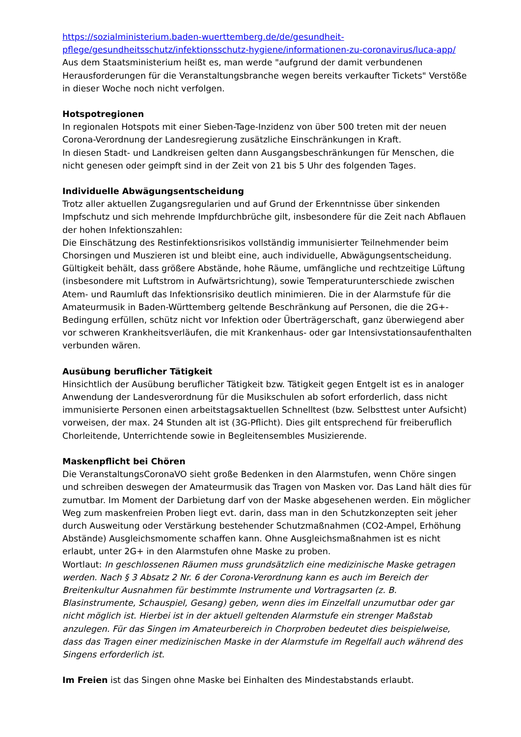https://sozialministerium.baden-wuerttemberg.de/de/gesundheit-pflege/gesundheitsschutz/infektionsschutz-hygiene/informationen-zu-coronavirus/luca-app/
Aus dem Staatsministerium heißt es, man werde "aufgrund der damit verbundenen Herausforderungen für die Veranstaltungsbranche wegen bereits verkaufter Tickets" Verstöße in dieser Woche noch nicht verfolgen.
Hotspotregionen
In regionalen Hotspots mit einer Sieben-Tage-Inzidenz von über 500 treten mit der neuen Corona-Verordnung der Landesregierung zusätzliche Einschränkungen in Kraft.
In diesen Stadt- und Landkreisen gelten dann Ausgangsbeschränkungen für Menschen, die nicht genesen oder geimpft sind in der Zeit von 21 bis 5 Uhr des folgenden Tages.
Individuelle Abwägungsentscheidung
Trotz aller aktuellen Zugangsregularien und auf Grund der Erkenntnisse über sinkenden Impfschutz und sich mehrende Impfdurchbrüche gilt, insbesondere für die Zeit nach Abflauen der hohen Infektionszahlen:
Die Einschätzung des Restinfektionsrisikos vollständig immunisierter Teilnehmender beim Chorsingen und Muszieren ist und bleibt eine, auch individuelle, Abwägungsentscheidung. Gültigkeit behält, dass größere Abstände, hohe Räume, umfängliche und rechtzeitige Lüftung (insbesondere mit Luftstrom in Aufwärtsrichtung), sowie Temperaturunterschiede zwischen Atem- und Raumluft das Infektionsrisiko deutlich minimieren. Die in der Alarmstufe für die Amateurmusik in Baden-Württemberg geltende Beschränkung auf Personen, die die 2G+-Bedingung erfüllen, schütz nicht vor Infektion oder Überträgerschaft, ganz überwiegend aber vor schweren Krankheitsverläufen, die mit Krankenhaus- oder gar Intensivstationsaufenthalten verbunden wären.
Ausübung beruflicher Tätigkeit
Hinsichtlich der Ausübung beruflicher Tätigkeit bzw. Tätigkeit gegen Entgelt ist es in analoger Anwendung der Landesverordnung für die Musikschulen ab sofort erforderlich, dass nicht immunisierte Personen einen arbeitstagsaktuellen Schnelltest (bzw. Selbsttest unter Aufsicht) vorweisen, der max. 24 Stunden alt ist (3G-Pflicht). Dies gilt entsprechend für freiberuflich Chorleitende, Unterrichtende sowie in Begleitensembles Musizierende.
Maskenpflicht bei Chören
Die VeranstaltungsCoronaVO sieht große Bedenken in den Alarmstufen, wenn Chöre singen und schreiben deswegen der Amateurmusik das Tragen von Masken vor. Das Land hält dies für zumutbar. Im Moment der Darbietung darf von der Maske abgesehenen werden. Ein möglicher Weg zum maskenfreien Proben liegt evt. darin, dass man in den Schutzkonzepten seit jeher durch Ausweitung oder Verstärkung bestehender Schutzmaßnahmen (CO2-Ampel, Erhöhung Abstände) Ausgleichsmomente schaffen kann. Ohne Ausgleichsmaßnahmen ist es nicht erlaubt, unter 2G+ in den Alarmstufen ohne Maske zu proben.
Wortlaut: In geschlossenen Räumen muss grundsätzlich eine medizinische Maske getragen werden. Nach § 3 Absatz 2 Nr. 6 der Corona-Verordnung kann es auch im Bereich der Breitenkultur Ausnahmen für bestimmte Instrumente und Vortragsarten (z. B. Blasinstrumente, Schauspiel, Gesang) geben, wenn dies im Einzelfall unzumutbar oder gar nicht möglich ist. Hierbei ist in der aktuell geltenden Alarmstufe ein strenger Maßstab anzulegen. Für das Singen im Amateurbereich in Chorproben bedeutet dies beispielweise, dass das Tragen einer medizinischen Maske in der Alarmstufe im Regelfall auch während des Singens erforderlich ist.
Im Freien ist das Singen ohne Maske bei Einhalten des Mindestabstands erlaubt.